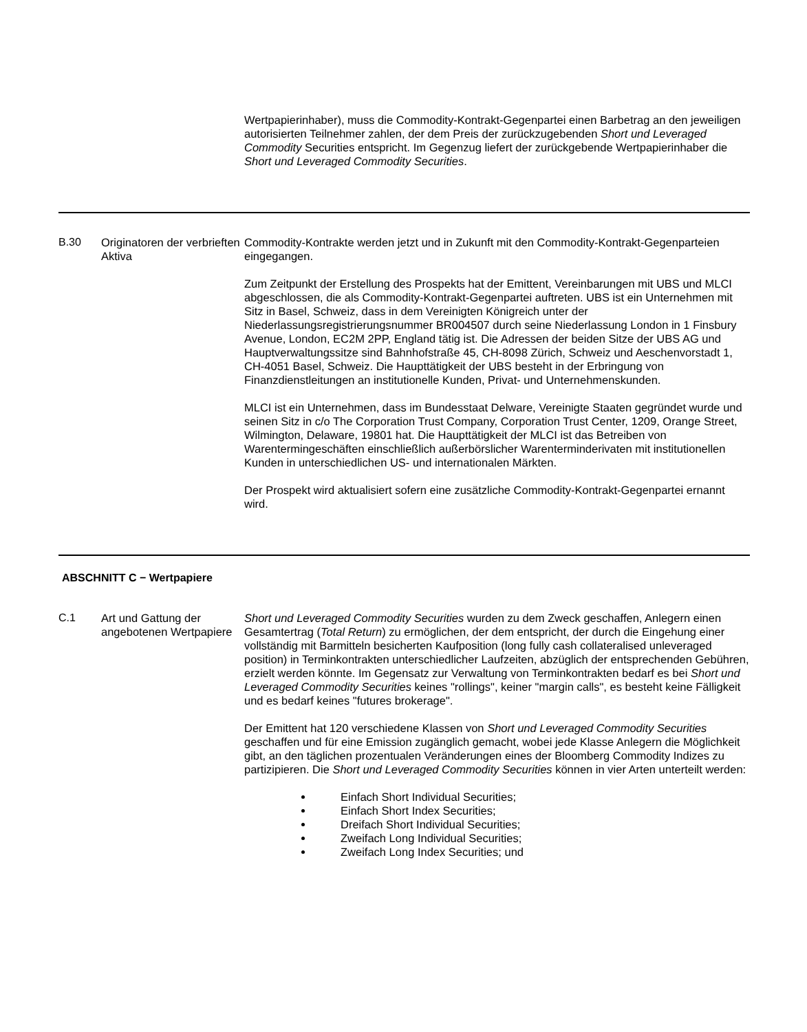Wertpapierinhaber), muss die Commodity-Kontrakt-Gegenpartei einen Barbetrag an den jeweiligen autorisierten Teilnehmer zahlen, der dem Preis der zurückzugebenden Short und Leveraged Commodity Securities entspricht. Im Gegenzug liefert der zurückgebende Wertpapierinhaber die Short und Leveraged Commodity Securities.
B.30 Originatoren der verbrieften Aktiva
Commodity-Kontrakte werden jetzt und in Zukunft mit den Commodity-Kontrakt-Gegenparteien eingegangen.
Zum Zeitpunkt der Erstellung des Prospekts hat der Emittent, Vereinbarungen mit UBS und MLCI abgeschlossen, die als Commodity-Kontrakt-Gegenpartei auftreten. UBS ist ein Unternehmen mit Sitz in Basel, Schweiz, dass in dem Vereinigten Königreich unter der Niederlassungsregistrierungsnummer BR004507 durch seine Niederlassung London in 1 Finsbury Avenue, London, EC2M 2PP, England tätig ist. Die Adressen der beiden Sitze der UBS AG und Hauptverwaltungssitze sind Bahnhofstraße 45, CH-8098 Zürich, Schweiz und Aeschenvorstadt 1, CH-4051 Basel, Schweiz. Die Haupttätigkeit der UBS besteht in der Erbringung von Finanzdienstleitungen an institutionelle Kunden, Privat- und Unternehmenskunden.
MLCI ist ein Unternehmen, dass im Bundesstaat Delware, Vereinigte Staaten gegründet wurde und seinen Sitz in c/o The Corporation Trust Company, Corporation Trust Center, 1209, Orange Street, Wilmington, Delaware, 19801 hat. Die Haupttätigkeit der MLCI ist das Betreiben von Warentermingeschäften einschließlich außerbörslicher Warenterminderivaten mit institutionellen Kunden in unterschiedlichen US- und internationalen Märkten.
Der Prospekt wird aktualisiert sofern eine zusätzliche Commodity-Kontrakt-Gegenpartei ernannt wird.
ABSCHNITT C − Wertpapiere
C.1 Art und Gattung der angebotenen Wertpapiere
Short und Leveraged Commodity Securities wurden zu dem Zweck geschaffen, Anlegern einen Gesamtertrag (Total Return) zu ermöglichen, der dem entspricht, der durch die Eingehung einer vollständig mit Barmitteln besicherten Kaufposition (long fully cash collateralised unleveraged position) in Terminkontrakten unterschiedlicher Laufzeiten, abzüglich der entsprechenden Gebühren, erzielt werden könnte. Im Gegensatz zur Verwaltung von Terminkontrakten bedarf es bei Short und Leveraged Commodity Securities keines "rollings", keiner "margin calls", es besteht keine Fälligkeit und es bedarf keines "futures brokerage".
Der Emittent hat 120 verschiedene Klassen von Short und Leveraged Commodity Securities geschaffen und für eine Emission zugänglich gemacht, wobei jede Klasse Anlegern die Möglichkeit gibt, an den täglichen prozentualen Veränderungen eines der Bloomberg Commodity Indizes zu partizipieren. Die Short und Leveraged Commodity Securities können in vier Arten unterteilt werden:
Einfach Short Individual Securities;
Einfach Short Index Securities;
Dreifach Short Individual Securities;
Zweifach Long Individual Securities;
Zweifach Long Index Securities; und